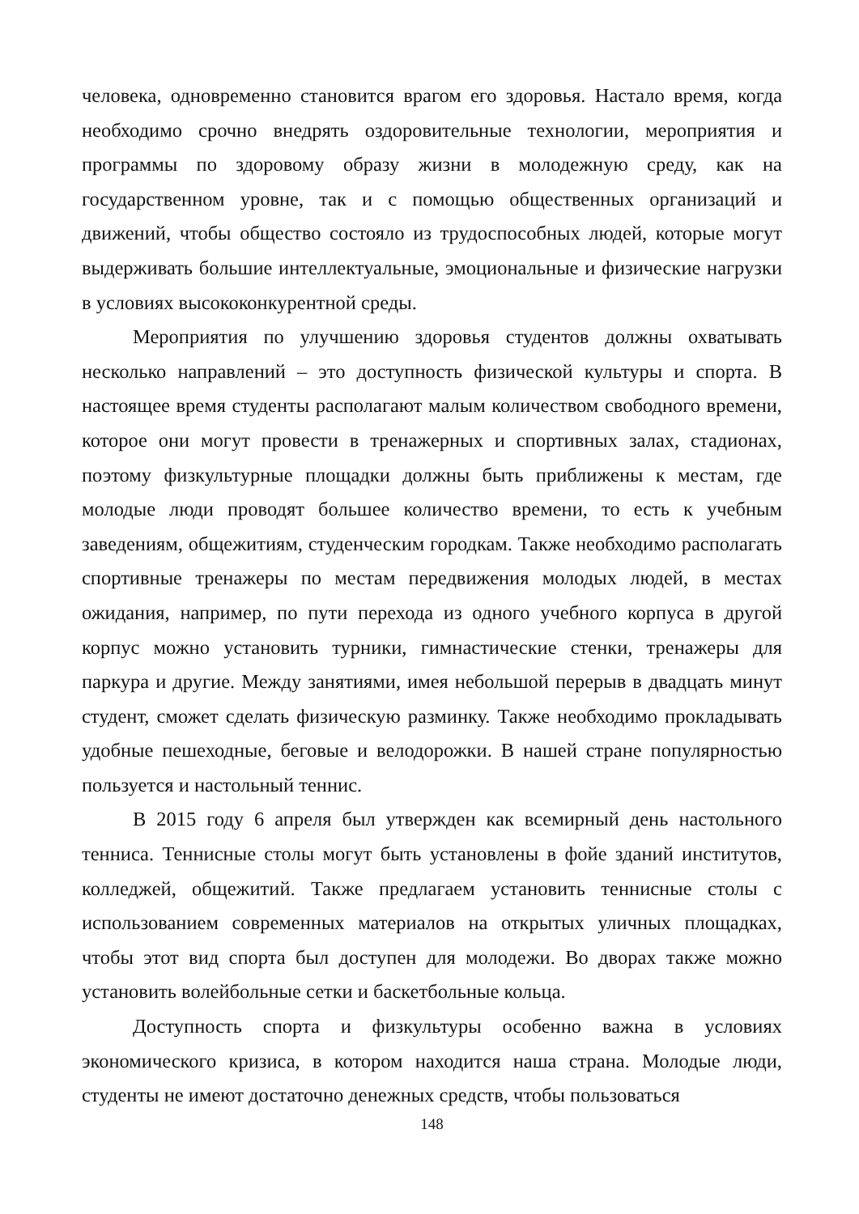человека, одновременно становится врагом его здоровья. Настало время, когда необходимо срочно внедрять оздоровительные технологии, мероприятия и программы по здоровому образу жизни в молодежную среду, как на государственном уровне, так и с помощью общественных организаций и движений, чтобы общество состояло из трудоспособных людей, которые могут выдерживать большие интеллектуальные, эмоциональные и физические нагрузки в условиях высококонкурентной среды.
Мероприятия по улучшению здоровья студентов должны охватывать несколько направлений – это доступность физической культуры и спорта. В настоящее время студенты располагают малым количеством свободного времени, которое они могут провести в тренажерных и спортивных залах, стадионах, поэтому физкультурные площадки должны быть приближены к местам, где молодые люди проводят большее количество времени, то есть к учебным заведениям, общежитиям, студенческим городкам. Также необходимо располагать спортивные тренажеры по местам передвижения молодых людей, в местах ожидания, например, по пути перехода из одного учебного корпуса в другой корпус можно установить турники, гимнастические стенки, тренажеры для паркура и другие. Между занятиями, имея небольшой перерыв в двадцать минут студент, сможет сделать физическую разминку. Также необходимо прокладывать удобные пешеходные, беговые и велодорожки. В нашей стране популярностью пользуется и настольный теннис.
В 2015 году 6 апреля был утвержден как всемирный день настольного тенниса. Теннисные столы могут быть установлены в фойе зданий институтов, колледжей, общежитий. Также предлагаем установить теннисные столы с использованием современных материалов на открытых уличных площадках, чтобы этот вид спорта был доступен для молодежи. Во дворах также можно установить волейбольные сетки и баскетбольные кольца.
Доступность спорта и физкультуры особенно важна в условиях экономического кризиса, в котором находится наша страна. Молодые люди, студенты не имеют достаточно денежных средств, чтобы пользоваться
148